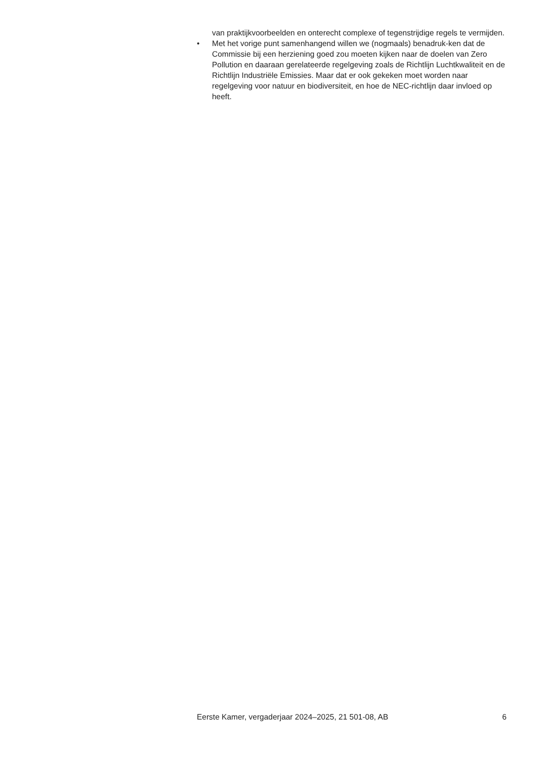van praktijkvoorbeelden en onterecht complexe of tegenstrijdige regels te vermijden.
• Met het vorige punt samenhangend willen we (nogmaals) benadruk-ken dat de Commissie bij een herziening goed zou moeten kijken naar de doelen van Zero Pollution en daaraan gerelateerde regelgeving zoals de Richtlijn Luchtkwaliteit en de Richtlijn Industriële Emissies. Maar dat er ook gekeken moet worden naar regelgeving voor natuur en biodiversiteit, en hoe de NEC-richtlijn daar invloed op heeft.
Eerste Kamer, vergaderjaar 2024–2025, 21 501-08, AB 6